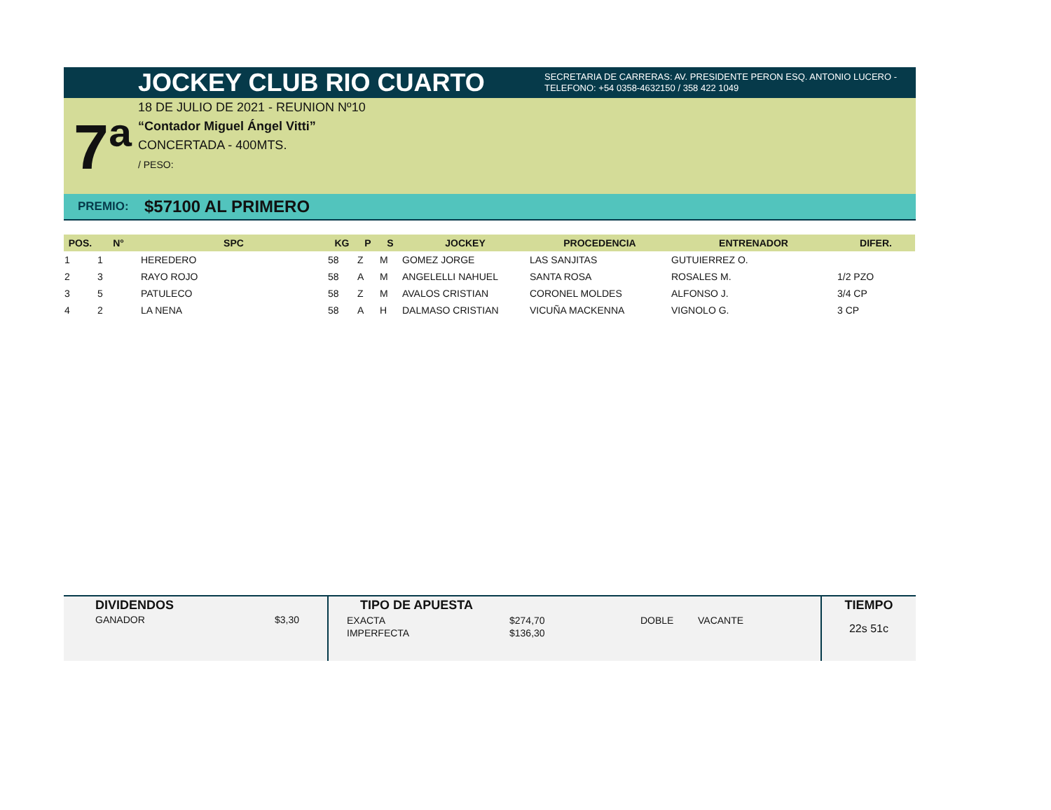JOCKEY CLUB RIO CUARTO
SECRETARIA DE CARRERAS: AV. PRESIDENTE PERON ESQ. ANTONIO LUCERO -
TELEFONO: +54 0358-4632150 / 358 422 1049
7ª
18 DE JULIO DE 2021 - REUNION Nº10
“Contador Miguel Ángel Vitti”
CONCERTADA - 400MTS.
/ PESO:
PREMIO: $57100 AL PRIMERO
| POS. | N° | SPC | KG | P | S | JOCKEY | PROCEDENCIA | ENTRENADOR | DIFER. |
| --- | --- | --- | --- | --- | --- | --- | --- | --- | --- |
| 1 | 1 | HEREDERO | 58 | Z | M | GOMEZ JORGE | LAS SANJITAS | GUTUIERREZ O. | |
| 2 | 3 | RAYO ROJO | 58 | A | M | ANGELELLI NAHUEL | SANTA ROSA | ROSALES M. | 1/2 PZO |
| 3 | 5 | PATULECO | 58 | Z | M | AVALOS CRISTIAN | CORONEL MOLDES | ALFONSO J. | 3/4 CP |
| 4 | 2 | LA NENA | 58 | A | H | DALMASO CRISTIAN | VICUÑA MACKENNA | VIGNOLO G. | 3 CP |
DIVIDENDOS
GANADOR $3,30
TIPO DE APUESTA
| EXACTA | $274,70 | DOBLE | VACANTE |
| IMPERFECTA | $136,30 | | |
TIEMPO
22s 51c